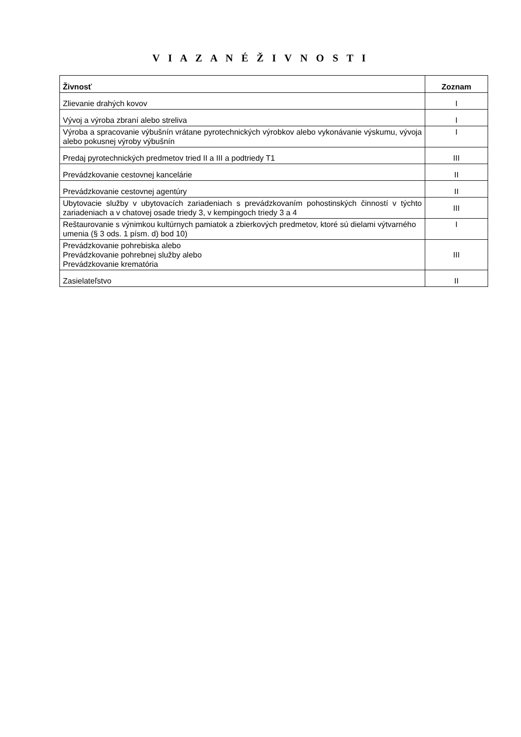V I A Z A N É Ž I V N O S T I
| Živnosť | Zoznam |
| --- | --- |
| Zlievanie drahých kovov | I |
| Vývoj a výroba zbraní alebo streliva | I |
| Výroba a spracovanie výbušnín vrátane pyrotechnických výrobkov alebo vykonávanie výskumu, vývoja alebo pokusnej výroby výbušnín | I |
| Predaj pyrotechnických predmetov tried II a III a podtriedy T1 | III |
| Prevádzkovanie cestovnej kancelárie | II |
| Prevádzkovanie cestovnej agentúry | II |
| Ubytovacie služby v ubytovacích zariadeniach s prevádzkovaním pohostinských činností v týchto zariadeniach a v chatovej osade triedy 3, v kempingoch triedy 3 a 4 | III |
| Reštaurovanie s výnimkou kultúrnych pamiatok a zbierkových predmetov, ktoré sú dielami výtvarného umenia (§ 3 ods. 1 písm. d) bod 10) | I |
| Prevádzkovanie pohrebiska alebo Prevádzkovanie pohrebnej služby alebo Prevádzkovanie krematória | III |
| Zasielateľstvo | II |